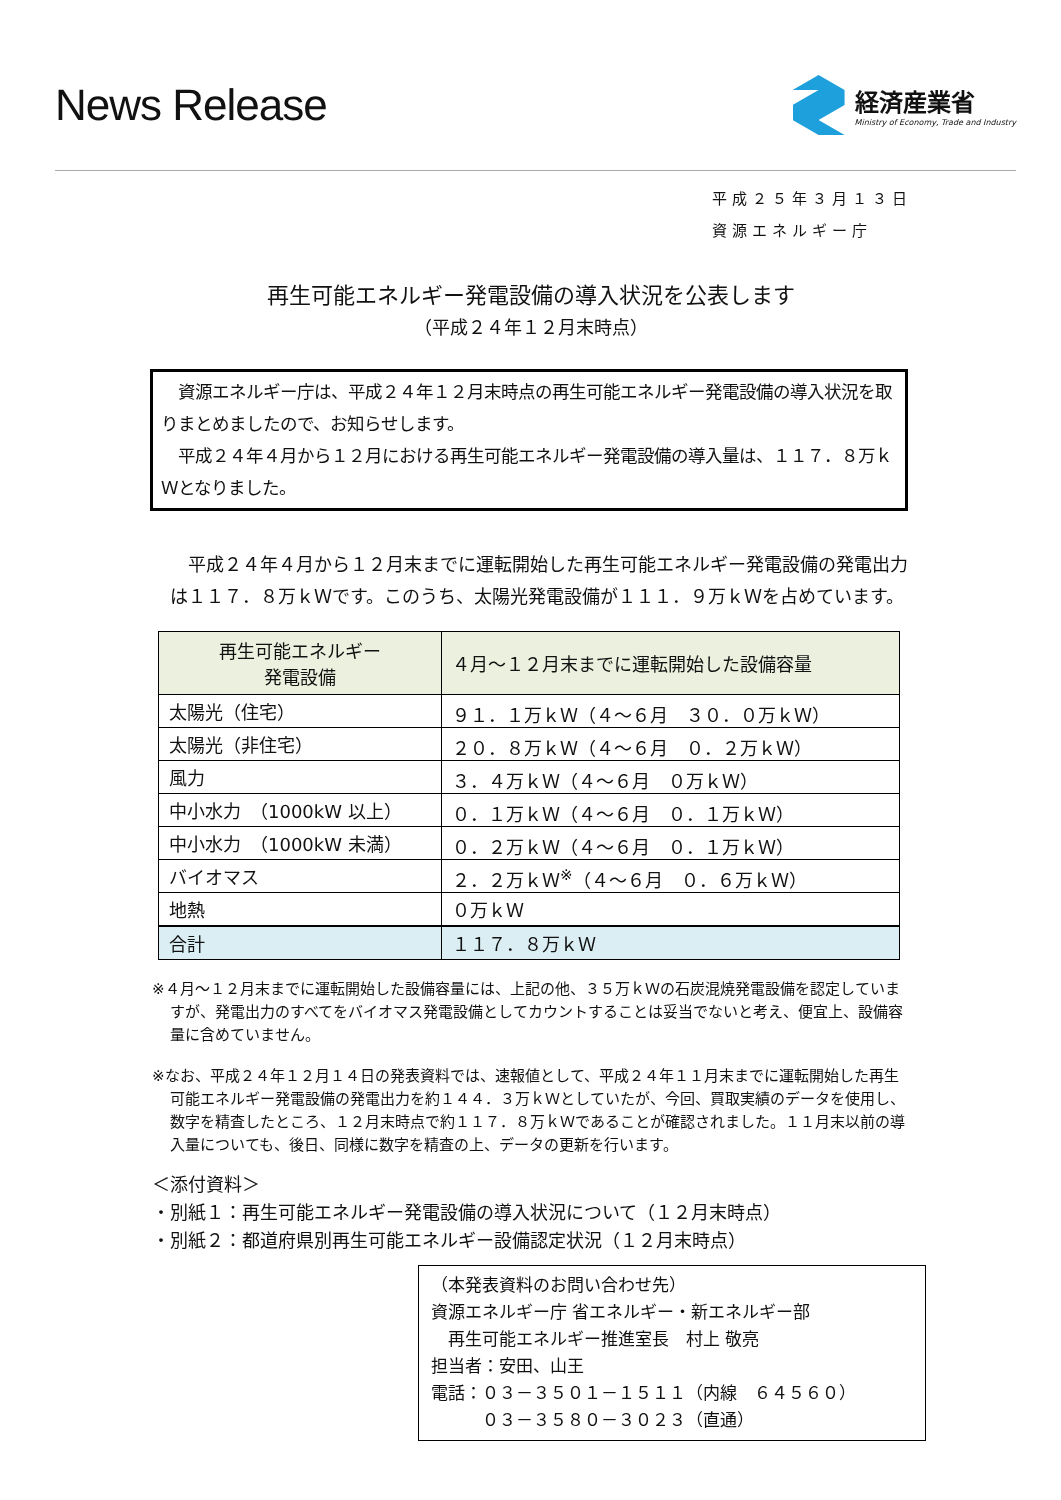News Release
経済産業省
Ministry of Economy, Trade and Industry
平成２５年３月１３日
資源エネルギー庁
再生可能エネルギー発電設備の導入状況を公表します
（平成２４年１２月末時点）
　資源エネルギー庁は、平成２４年１２月末時点の再生可能エネルギー発電設備の導入状況を取りまとめましたので、お知らせします。
　平成２４年４月から１２月における再生可能エネルギー発電設備の導入量は、１１７．８万ｋＷとなりました。
　平成２４年４月から１２月末までに運転開始した再生可能エネルギー発電設備の発電出力は１１７．８万ｋＷです。このうち、太陽光発電設備が１１１．９万ｋＷを占めています。
| 再生可能エネルギー 発電設備 | ４月～１２月末までに運転開始した設備容量 |
| --- | --- |
| 太陽光（住宅） | ９１．１万ｋＷ（４～６月 ３０．０万ｋＷ） |
| 太陽光（非住宅） | ２０．８万ｋＷ（４～６月 ０．２万ｋＷ） |
| 風力 | ３．４万ｋＷ（４～６月 ０万ｋＷ） |
| 中小水力 （1000kW 以上） | ０．１万ｋＷ（４～６月 ０．１万ｋＷ） |
| 中小水力 （1000kW 未満） | ０．２万ｋＷ（４～６月 ０．１万ｋＷ） |
| バイオマス | ２．２万ｋＷ<sup>※</sup>（４～６月 ０．６万ｋＷ） |
| 地熱 | ０万ｋＷ |
| 合計 | １１７．８万ｋＷ |
※４月～１２月末までに運転開始した設備容量には、上記の他、３５万ｋＷの石炭混焼発電設備を認定していますが、発電出力のすべてをバイオマス発電設備としてカウントすることは妥当でないと考え、便宜上、設備容量に含めていません。
※なお、平成２４年１２月１４日の発表資料では、速報値として、平成２４年１１月末までに運転開始した再生可能エネルギー発電設備の発電出力を約１４４．３万ｋＷとしていたが、今回、買取実績のデータを使用し、数字を精査したところ、１２月末時点で約１１７．８万ｋＷであることが確認されました。１１月末以前の導入量についても、後日、同様に数字を精査の上、データの更新を行います。
＜添付資料＞
・別紙１：再生可能エネルギー発電設備の導入状況について（１２月末時点）
・別紙２：都道府県別再生可能エネルギー設備認定状況（１２月末時点）
（本発表資料のお問い合わせ先）
資源エネルギー庁 省エネルギー・新エネルギー部
　再生可能エネルギー推進室長　村上 敬亮
担当者：安田、山王
電話：０３－３５０１－１５１１（内線　６４５６０）
　　　０３－３５８０－３０２３（直通）